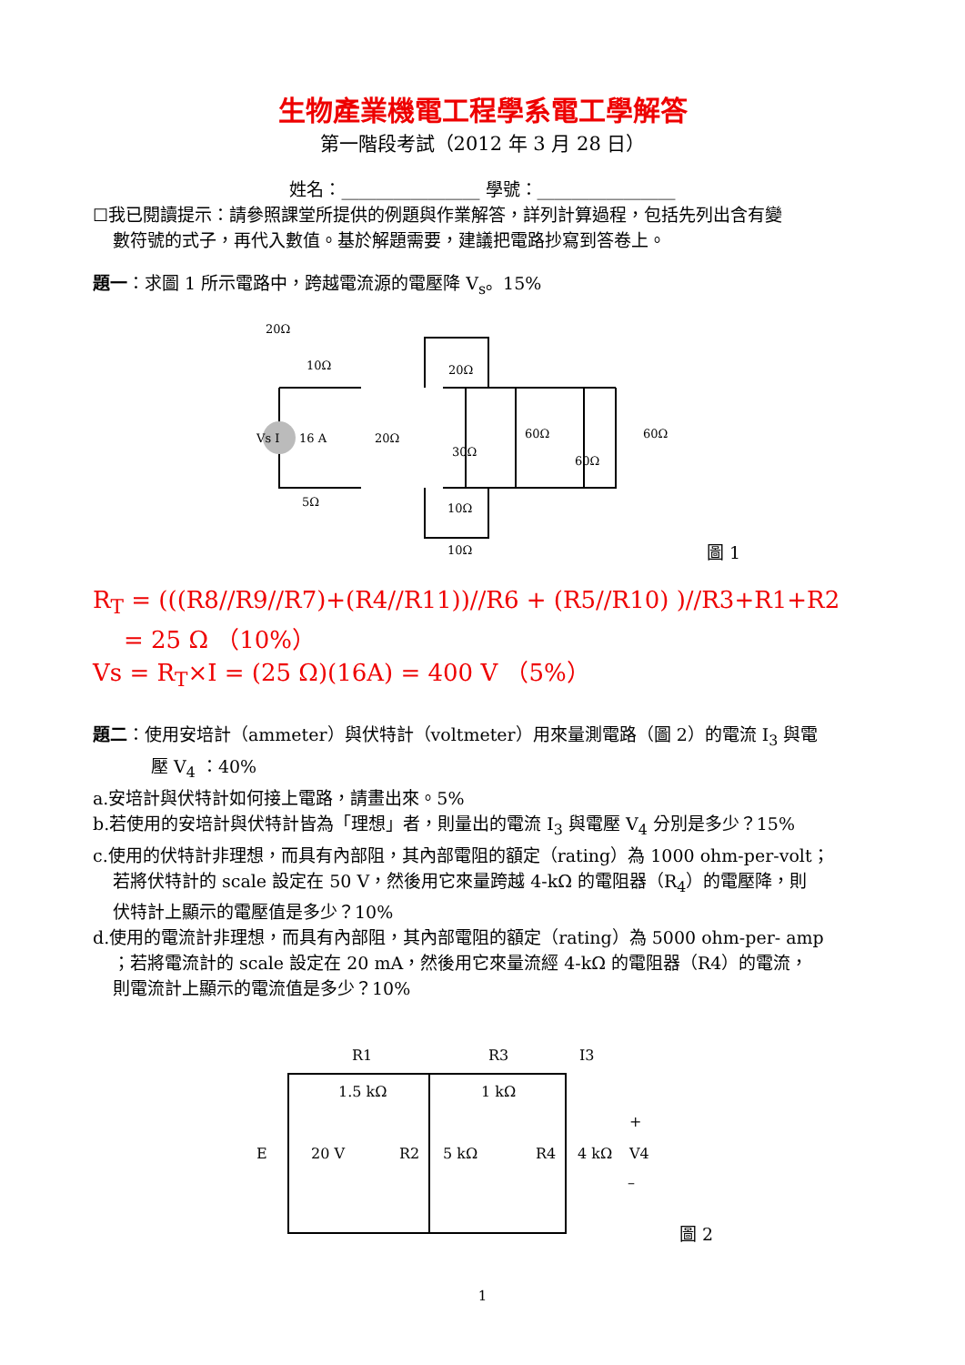生物產業機電工程學系電工學解答
第一階段考試（2012 年 3 月 28 日）
姓名：________________ 學號：________________
☐我已閱讀提示：請參照課堂所提供的例題與作業解答，詳列計算過程，包括先列出含有變
數符號的式子，再代入數值。基於解題需要，建議把電路抄寫到答卷上。
題一：求圖 1 所示電路中，跨越電流源的電壓降 V<sub>s</sub>。15%
20Ω
10Ω
5Ω
Vs I
16 A
20Ω
30Ω
60Ω
60Ω
60Ω
10Ω
10Ω
20Ω
圖 1
R<sub>T</sub> = (((R8//R9//R7)+(R4//R11))//R6 + (R5//R10) )//R3+R1+R2
= 25 Ω （10%）
Vs = R<sub>T</sub>×I = (25 Ω)(16A) = 400 V （5%）
題二：使用安培計（ammeter）與伏特計（voltmeter）用來量測電路（圖 2）的電流 I<sub>3</sub> 與電
壓 V<sub>4</sub> ：40%
a.安培計與伏特計如何接上電路，請畫出來。5%
b.若使用的安培計與伏特計皆為「理想」者，則量出的電流 I<sub>3</sub> 與電壓 V<sub>4</sub> 分別是多少？15%
c.使用的伏特計非理想，而具有內部阻，其內部電阻的額定（rating）為 1000 ohm-per-volt；
若將伏特計的 scale 設定在 50 V，然後用它來量跨越 4-kΩ 的電阻器（R<sub>4</sub>）的電壓降，則
伏特計上顯示的電壓值是多少？10%
d.使用的電流計非理想，而具有內部阻，其內部電阻的額定（rating）為 5000 ohm-per- amp
；若將電流計的 scale 設定在 20 mA，然後用它來量流經 4-kΩ 的電阻器（R4）的電流，
則電流計上顯示的電流值是多少？10%
R1
1.5 kΩ
R3
1 kΩ
I3
E
20 V
R2
5 kΩ
R4
4 kΩ
V4
+
–
圖 2
1